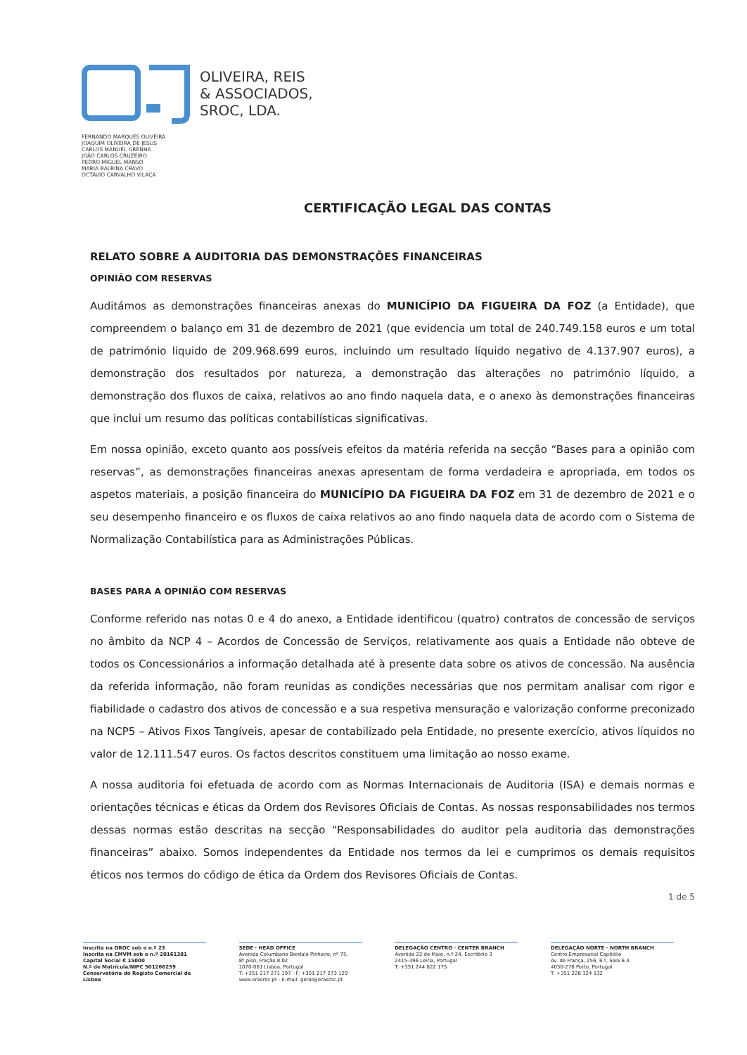OLIVEIRA, REIS
& ASSOCIADOS,
SROC, LDA.
FERNANDO MARQUES OLIVEIRA
JOAQUIM OLIVEIRA DE JESUS
CARLOS MANUEL GRENHA
JOÃO CARLOS CRUZEIRO
PEDRO MIGUEL MANSO
MARIA BALBINA CRAVO
OCTÁVIO CARVALHO VILAÇA
CERTIFICAÇÃO LEGAL DAS CONTAS
RELATO SOBRE A AUDITORIA DAS DEMONSTRAÇÕES FINANCEIRAS
OPINIÃO COM RESERVAS
Auditámos as demonstrações financeiras anexas do MUNICÍPIO DA FIGUEIRA DA FOZ (a Entidade), que compreendem o balanço em 31 de dezembro de 2021 (que evidencia um total de 240.749.158 euros e um total de património liquido de 209.968.699 euros, incluindo um resultado líquido negativo de 4.137.907 euros), a demonstração dos resultados por natureza, a demonstração das alterações no património líquido, a demonstração dos fluxos de caixa, relativos ao ano findo naquela data, e o anexo às demonstrações financeiras que inclui um resumo das políticas contabilísticas significativas.
Em nossa opinião, exceto quanto aos possíveis efeitos da matéria referida na secção “Bases para a opinião com reservas”, as demonstrações financeiras anexas apresentam de forma verdadeira e apropriada, em todos os aspetos materiais, a posição financeira do MUNICÍPIO DA FIGUEIRA DA FOZ em 31 de dezembro de 2021 e o seu desempenho financeiro e os fluxos de caixa relativos ao ano findo naquela data de acordo com o Sistema de Normalização Contabilística para as Administrações Públicas.
BASES PARA A OPINIÃO COM RESERVAS
Conforme referido nas notas 0 e 4 do anexo, a Entidade identificou (quatro) contratos de concessão de serviços no âmbito da NCP 4 – Acordos de Concessão de Serviços, relativamente aos quais a Entidade não obteve de todos os Concessionários a informação detalhada até à presente data sobre os ativos de concessão. Na ausência da referida informação, não foram reunidas as condições necessárias que nos permitam analisar com rigor e fiabilidade o cadastro dos ativos de concessão e a sua respetiva mensuração e valorização conforme preconizado na NCP5 – Ativos Fixos Tangíveis, apesar de contabilizado pela Entidade, no presente exercício, ativos líquidos no valor de 12.111.547 euros. Os factos descritos constituem uma limitação ao nosso exame.
A nossa auditoria foi efetuada de acordo com as Normas Internacionais de Auditoria (ISA) e demais normas e orientações técnicas e éticas da Ordem dos Revisores Oficiais de Contas. As nossas responsabilidades nos termos dessas normas estão descritas na secção “Responsabilidades do auditor pela auditoria das demonstrações financeiras” abaixo. Somos independentes da Entidade nos termos da lei e cumprimos os demais requisitos éticos nos termos do código de ética da Ordem dos Revisores Oficiais de Contas.
1 de 5
Inscrita na OROC sob o n.º 23
Inscrita na CMVM sob o n.º 20161381
Capital Social € 15000
N.º de Matrícula/NIPC 501266259
Conservatória do Registo Comercial de Lisboa
SEDE · HEAD OFFICE
Avenida Columbano Bordalo Pinheiro, nº 75,
8º piso, Fração 8.02
1070-061 Lisboa, Portugal
T: +351 217 271 197 · F: +351 217 273 129
www.orasroc.pt · E-mail: geral@orasroc.pt
DELEGAÇÃO CENTRO · CENTER BRANCH
Avenida 22 de Maio, n.º 24, Escritório 3
2415-396 Leiria, Portugal
T: +351 244 822 175
DELEGAÇÃO NORTE · NORTH BRANCH
Centro Empresarial Capitólio
Av. de França, 256, 6.º, Sala 6.4
4050-276 Porto, Portugal
T: +351 228 324 132